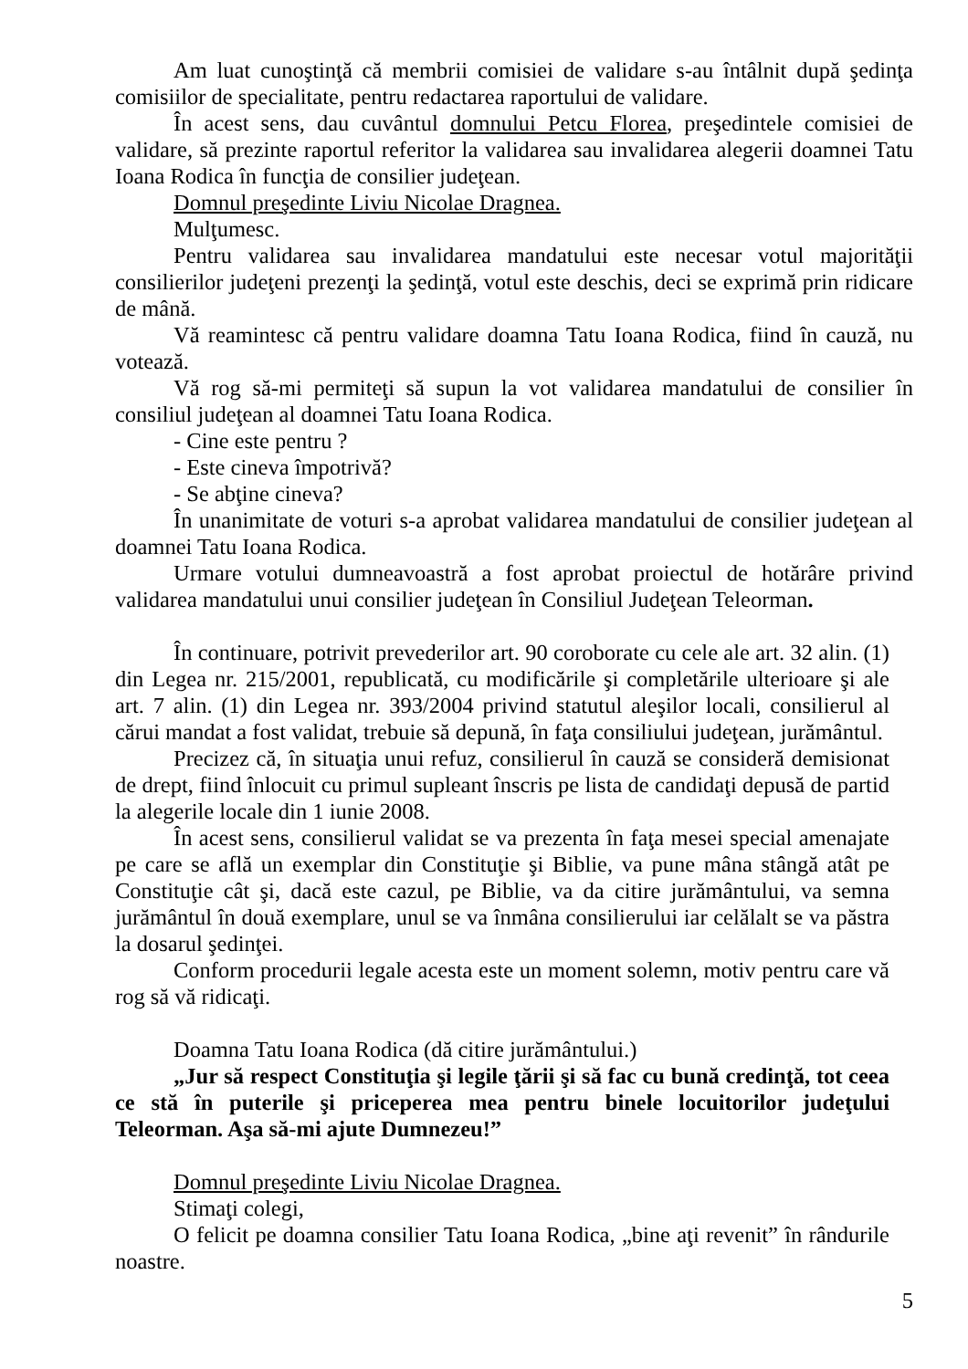Am luat cunoştinţă că membrii comisiei de validare s-au întâlnit după şedinţa comisiilor de specialitate, pentru redactarea raportului de validare.
În acest sens, dau cuvântul domnului Petcu Florea, preşedintele comisiei de validare, să prezinte raportul referitor la validarea sau invalidarea alegerii doamnei Tatu Ioana Rodica în funcţia de consilier judeţean.
Domnul preşedinte Liviu Nicolae Dragnea.
Mulţumesc.
Pentru validarea sau invalidarea mandatului este necesar votul majorităţii consilierilor judeţeni prezenţi la şedinţă, votul este deschis, deci se exprimă prin ridicare de mână.
Vă reamintesc că pentru validare doamna Tatu Ioana Rodica, fiind în cauză, nu votează.
Vă rog să-mi permiteţi să supun la vot validarea mandatului de consilier în consiliul judeţean al doamnei Tatu Ioana Rodica.
- Cine este pentru ?
- Este cineva împotrivă?
- Se abţine cineva?
În unanimitate de voturi s-a aprobat validarea mandatului de consilier judeţean al doamnei Tatu Ioana Rodica.
Urmare votului dumneavoastră a fost aprobat proiectul de hotărâre privind validarea mandatului unui consilier judeţean în Consiliul Judeţean Teleorman.
În continuare, potrivit prevederilor art. 90 coroborate cu cele ale art. 32 alin. (1) din Legea nr. 215/2001, republicată, cu modificările şi completările ulterioare şi ale art. 7 alin. (1) din Legea nr. 393/2004 privind statutul aleşilor locali, consilierul al cărui mandat a fost validat, trebuie să depună, în faţa consiliului judeţean, jurământul.
Precizez că, în situaţia unui refuz, consilierul în cauză se consideră demisionat de drept, fiind înlocuit cu primul supleant înscris pe lista de candidaţi depusă de partid la alegerile locale din 1 iunie 2008.
În acest sens, consilierul validat se va prezenta în faţa mesei special amenajate pe care se află un exemplar din Constituţie şi Biblie, va pune mâna stângă atât pe Constituţie cât şi, dacă este cazul, pe Biblie, va da citire jurământului, va semna jurământul în două exemplare, unul se va înmâna consilierului iar celălalt se va păstra la dosarul şedinţei.
Conform procedurii legale acesta este un moment solemn, motiv pentru care vă rog să vă ridicaţi.
Doamna Tatu Ioana Rodica (dă citire jurământului.)
„Jur să respect Constituţia şi legile ţării şi să fac cu bună credinţă, tot ceea ce stă în puterile şi priceperea mea pentru binele locuitorilor judeţului Teleorman. Aşa să-mi ajute Dumnezeu!”
Domnul preşedinte Liviu Nicolae Dragnea.
Stimaţi colegi,
O felicit pe doamna consilier Tatu Ioana Rodica, „bine aţi revenit” în rândurile noastre.
5